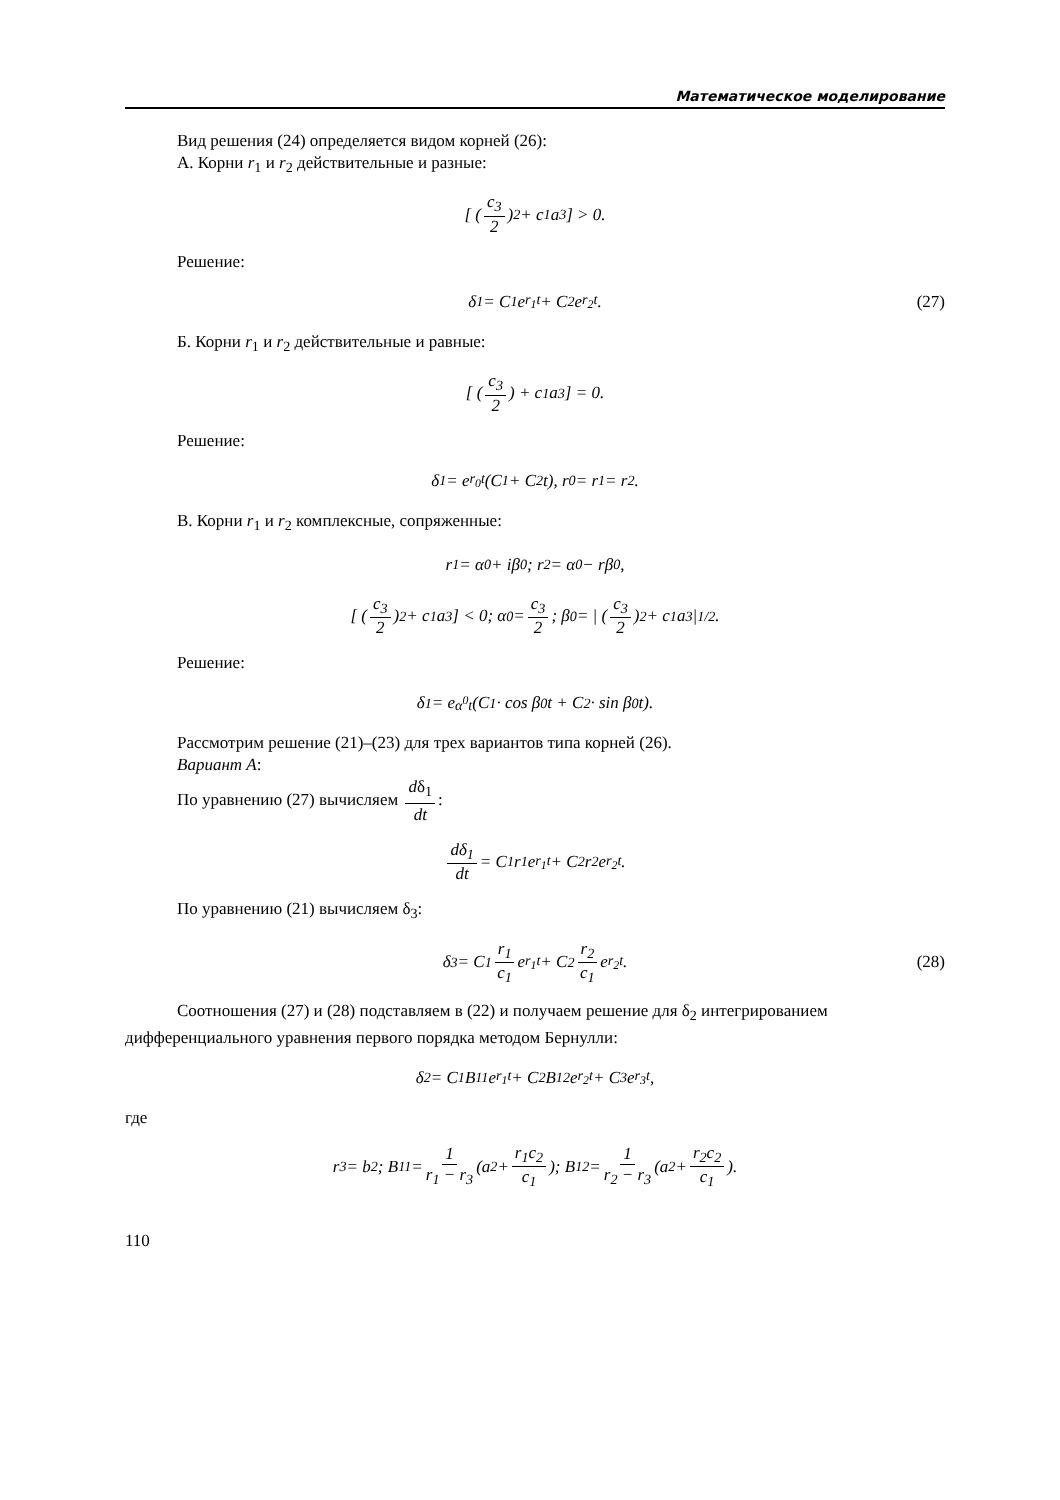Математическое моделирование
Вид решения (24) определяется видом корней (26):
А. Корни r<sub>1</sub> и r<sub>2</sub> действительные и разные:
[ (c<sub>3</sub> 2)<sup>2</sup> + c<sub>1</sub>a<sub>3</sub> ] > 0.
Решение:
δ<sub>1</sub> = C<sub>1</sub>e<sup>r<sub>1</sub>t</sup> + C<sub>2</sub>e<sup>r<sub>2</sub>t</sup>. (27)
Б. Корни r<sub>1</sub> и r<sub>2</sub> действительные и равные:
[ (c<sub>3</sub> 2) + c<sub>1</sub>a<sub>3</sub> ] = 0.
Решение:
δ<sub>1</sub> = e<sup>r<sub>0</sub>t</sup> (C<sub>1</sub> + C<sub>2</sub>t), r<sub>0</sub> = r<sub>1</sub> = r<sub>2</sub>.
В. Корни r<sub>1</sub> и r<sub>2</sub> комплексные, сопряженные:
r<sub>1</sub> = α<sup>0</sup> + iβ<sup>0</sup>; r<sub>2</sub> = α<sup>0</sup> − rβ<sup>0</sup>,
[ (c<sub>3</sub> 2)<sup>2</sup> + c<sub>1</sub>a<sub>3</sub> ] < 0; α<sup>0</sup> = c<sub>3</sub> 2; β<sup>0</sup> = | (c<sub>3</sub> 2)<sup>2</sup> + c<sub>1</sub>a<sub>3</sub> |<sup>1/2</sup> .
Решение:
δ<sub>1</sub> = e<sup>α<sup>0</sup>t</sup> (C<sub>1</sub> · cos β<sup>0</sup>t + C<sub>2</sub> · sin β<sup>0</sup>t).
Рассмотрим решение (21)–(23) для трех вариантов типа корней (26).
Вариант А:
По уравнению (27) вычисляем dδ<sub>1</sub> dt:
dδ<sub>1</sub> dt = C<sub>1</sub>r<sub>1</sub>e<sup>r<sub>1</sub>t</sup> + C<sub>2</sub>r<sub>2</sub>e<sup>r<sub>2</sub>t</sup>.
По уравнению (21) вычисляем δ<sub>3</sub>:
δ<sub>3</sub> = C<sub>1</sub> r<sub>1</sub> c<sub>1</sub> e<sup>r<sub>1</sub>t</sup> + C<sub>2</sub> r<sub>2</sub> c<sub>1</sub> e<sup>r<sub>2</sub>t</sup>. (28)
Соотношения (27) и (28) подставляем в (22) и получаем решение для δ<sub>2</sub> интегрированием
дифференциального уравнения первого порядка методом Бернулли:
δ<sub>2</sub> = C<sub>1</sub>B<sub>11</sub>e<sup>r<sub>1</sub>t</sup> + C<sub>2</sub>B<sub>12</sub>e<sup>r<sub>2</sub>t</sup> + C<sub>3</sub>e<sup>r<sub>3</sub>t</sup> ,
где
r<sub>3</sub> = b<sub>2</sub>; B<sub>11</sub> = 1 r<sub>1</sub> − r<sub>3</sub> (a<sub>2</sub> + r<sub>1</sub>c<sub>2</sub> c<sub>1</sub>); B<sub>12</sub> = 1 r<sub>2</sub> − r<sub>3</sub> (a<sub>2</sub> + r<sub>2</sub>c<sub>2</sub> c<sub>1</sub>).
110